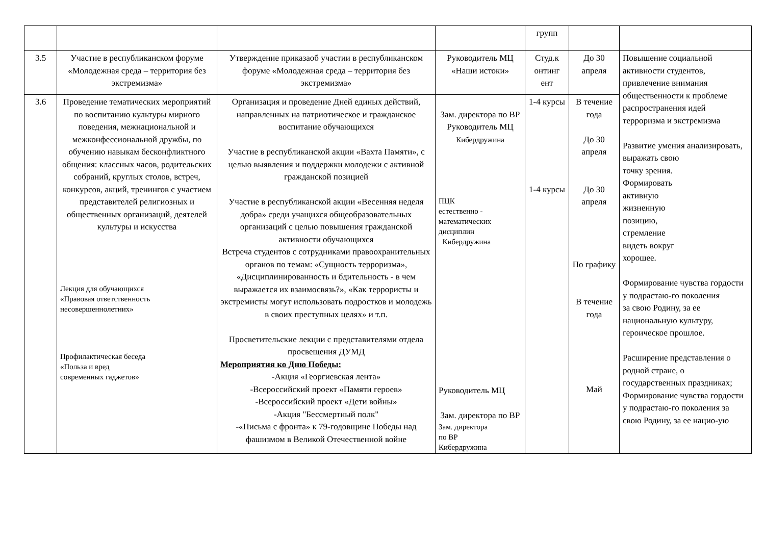| | | | | групп | | |
| 3.5 | Участие в республиканском форуме «Молодежная среда – территория без экстремизма» | Утверждение приказаоб участии в республиканском форуме «Молодежная среда – территория без экстремизма» | Руководитель МЦ «Наши истоки» | Студ.к онтинг ент | До 30 апреля | Повышение социальной активности студентов, привлечение внимания общественности к проблеме распространения идей терроризма и экстремизма Развитие умения анализировать, выражать свою точку зрения. Формировать активную жизненную позицию, стремление видеть вокруг хорошее. Формирование чувства гордости у подрастаю-го поколения за свою Родину, за ее национальную культуру, героическое прошлое. Расширение представления о родной стране, о государственных праздниках; Формирование чувства гордости у подрастаю-го поколения за свою Родину, за ее нацио-ую |
| 3.6 | Проведение тематических мероприятий по воспитанию культуры мирного поведения, межнациональной и межконфессиональной дружбы, по обучению навыкам бесконфликтного общения: классных часов, родительских собраний, круглых столов, встреч, конкурсов, акций, тренингов с участием представителей религиозных и общественных организаций, деятелей культуры и искусства Лекция для обучающихся «Правовая ответственность несовершеннолетних» Профилактическая беседа «Польза и вред современных гаджетов» | Организация и проведение Дней единых действий, направленных на патриотическое и гражданское воспитание обучающихся Участие в республиканской акции «Вахта Памяти», с целью выявления и поддержки молодежи с активной гражданской позицией Участие в республиканской акции «Весенняя неделя добра» среди учащихся общеобразовательных организаций с целью повышения гражданской активности обучающихся Встреча студентов с сотрудниками правоохранительных органов по темам: «Сущность терроризма», «Дисциплинированность и бдительность - в чем выражается их взаимосвязь?», «Как террористы и экстремисты могут использовать подростков и молодежь в своих преступных целях» и т.п. Просветительские лекции с представителями отдела просвещения ДУМД Мероприятия ко Дню Победы: -Акция «Георгиевская лента» -Всероссийский проект «Памяти героев» -Всероссийский проект «Дети войны» -Акция "Бессмертный полк" -«Письма с фронта» к 79-годовщине Победы над фашизмом в Великой Отечественной войне | Зам. директора по ВР Руководитель МЦ Кибердружина ПЦК естественно - математических дисциплин Кибердружина Руководитель МЦ Зам. директора по ВР Зам. директора по ВР Кибердружина | 1-4 курсы 1-4 курсы | В течение года До 30 апреля До 30 апреля По графику В течение года Май | |